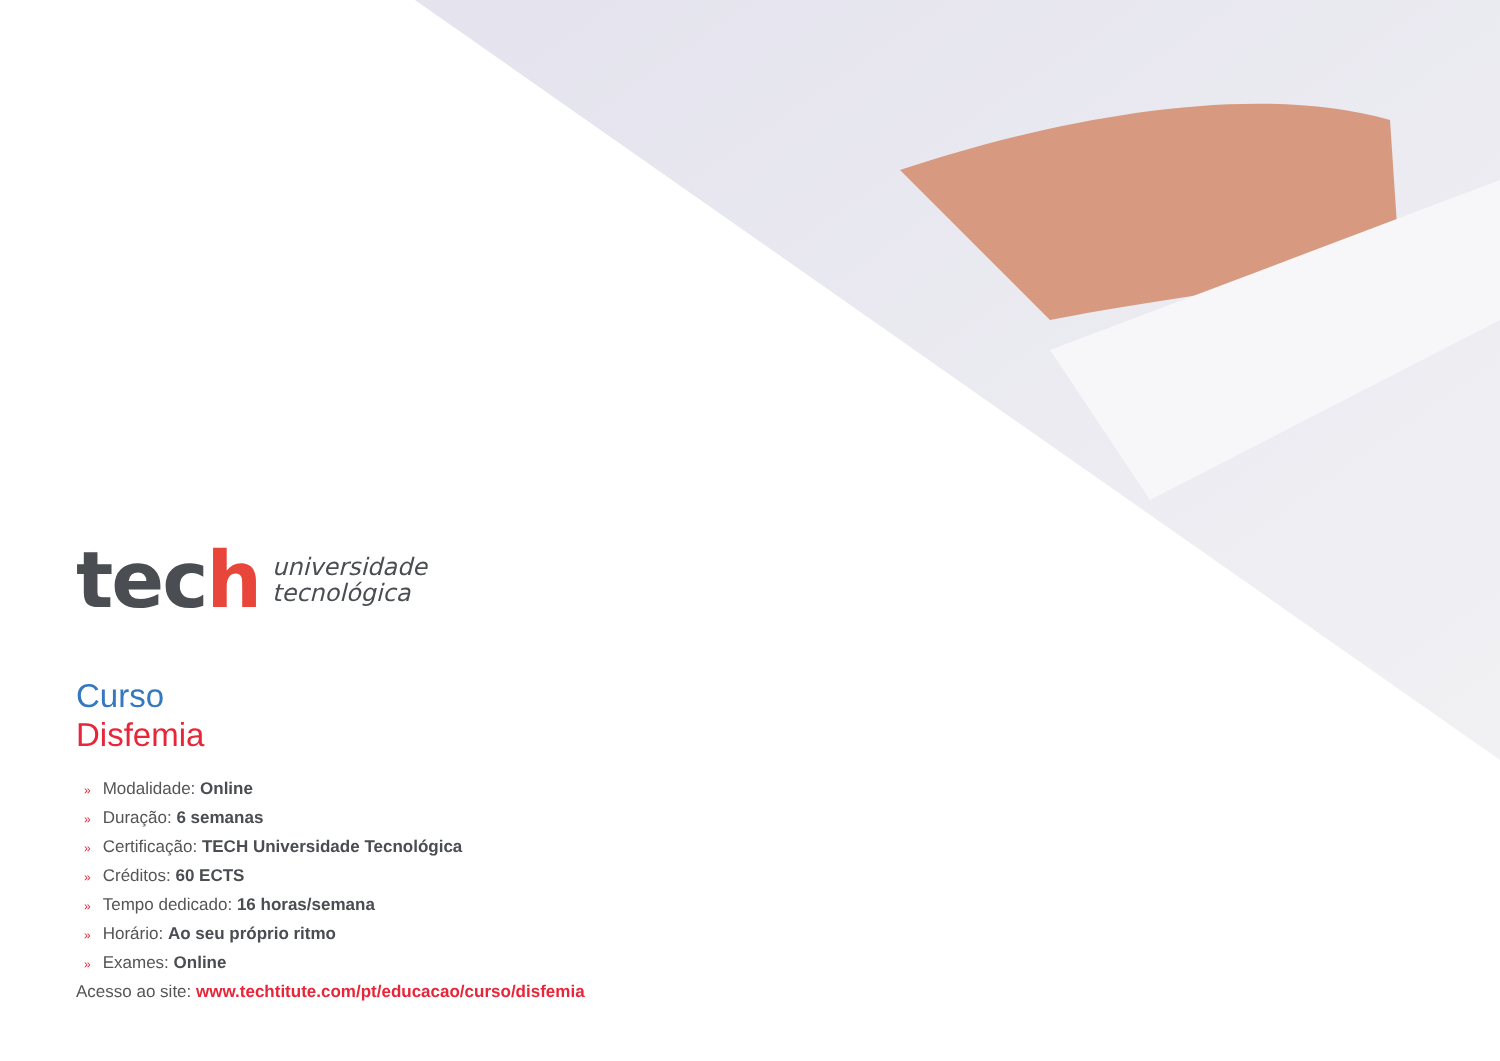tech
universidade
tecnológica
Curso
Disfemia
» Modalidade: Online
» Duração: 6 semanas
» Certificação: TECH Universidade Tecnológica
» Créditos: 60 ECTS
» Tempo dedicado: 16 horas/semana
» Horário: Ao seu próprio ritmo
» Exames: Online
Acesso ao site: www.techtitute.com/pt/educacao/curso/disfemia